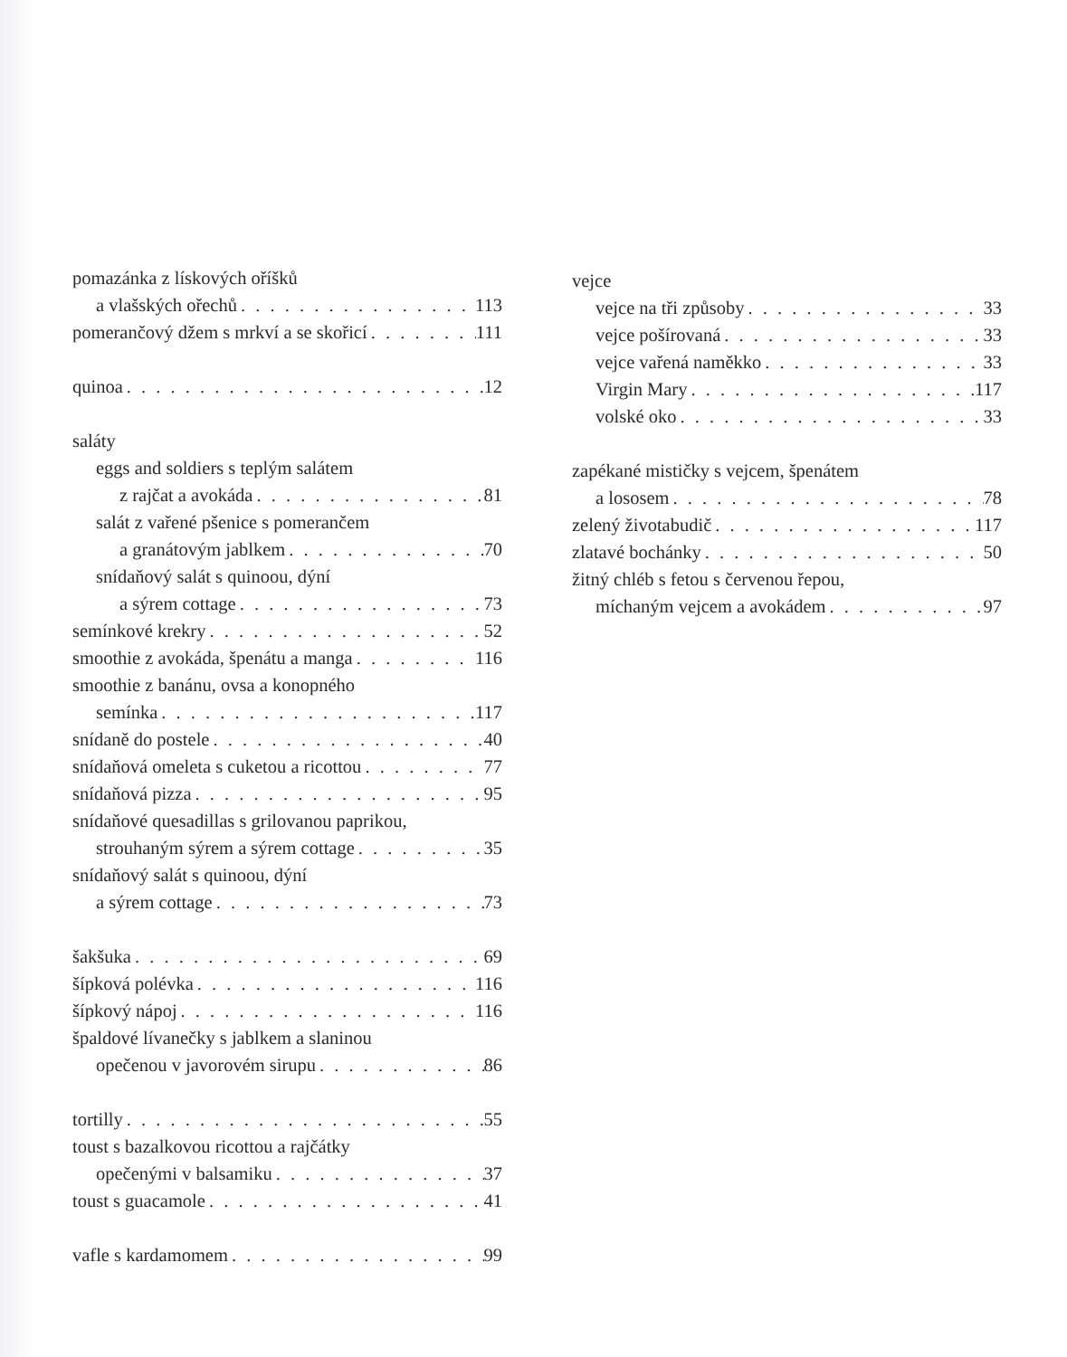pomazánka z lískových oříšků
a vlašských ořechů 113
pomerančový džem s mrkví a se skořicí 111
quinoa 12
saláty
eggs and soldiers s teplým salátem
z rajčat a avokáda 81
salát z vařené pšenice s pomerančem
a granátovým jablkem 70
snídaňový salát s quinoou, dýní
a sýrem cottage 73
semínkové krekry 52
smoothie z avokáda, špenátu a manga 116
smoothie z banánu, ovsa a konopného
semínka 117
snídaně do postele 40
snídaňová omeleta s cuketou a ricottou 77
snídaňová pizza 95
snídaňové quesadillas s grilovanou paprikou,
strouhaným sýrem a sýrem cottage 35
snídaňový salát s quinoou, dýní
a sýrem cottage 73
šakšuka 69
šípková polévka 116
šípkový nápoj 116
špaldové lívanečky s jablkem a slaninou
opečenou v javorovém sirupu 86
tortilly 55
toust s bazalkovou ricottou a rajčátky
opečenými v balsamiku 37
toust s guacamole 41
vafle s kardamomem 99
vejce
vejce na tři způsoby 33
vejce pošírovaná 33
vejce vařená naměkko 33
Virgin Mary 117
volské oko 33
zapékané mističky s vejcem, špenátem
a lososem 78
zelený životabudič 117
zlatavé bochánky 50
žitný chléb s fetou s červenou řepou,
míchaným vejcem a avokádem 97